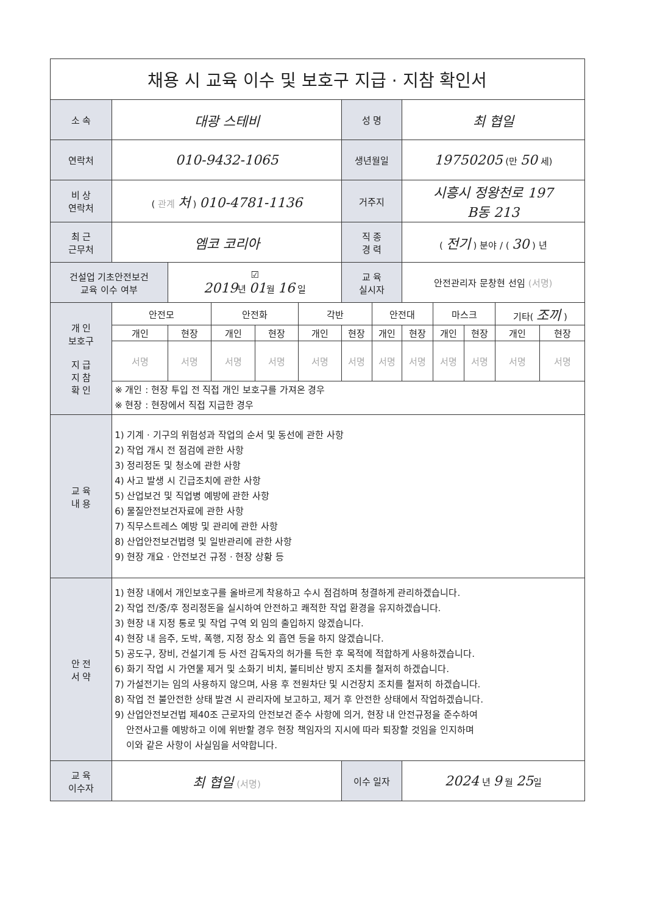| 채용 시 교육 이수 및 보호구 지급 · 지참 확인서 | | | | | | | | | | | | |
| 소 속 | 대광 스테비 | | | | | 성 명 | | 최 협일 | | | | |
| 연락처 | 010-9432-1065 | | | | | 생년월일 | | 19750205 (만 50 세) | | | | |
| 비 상 연락처 | ( 관계 처 ) 010-4781-1136 | | | | | 거주지 | | 시흥시 정왕천로 197 B동 213 | | | | |
| 최 근 근무처 | 엠코 코리아 | | | | | 직 종 경 력 | | ( 전기 ) 분야 / ( 30 ) 년 | | | | |
| 건설업 기초안전보건 교육 이수 여부 | | ☑ 2019 년 01 월 16 일 | | | | 교 육 실시자 | | 안전관리자 문창현 선임 (서명) | | | | |
| 개 인 보호구 지 급 지 참 확 인 | 안전모 | | 안전화 | | 각반 | | 안전대 | | 마스크 | | 기타( 조끼 ) | |
| | 개인 | 현장 | 개인 | 현장 | 개인 | 현장 | 개인 | 현장 | 개인 | 현장 | 개인 | 현장 |
| | 서명 | 서명 | 서명 | 서명 | 서명 | 서명 | 서명 | 서명 | 서명 | 서명 | 서명 | 서명 |
| | ※ 개인 : 현장 투입 전 직접 개인 보호구를 가져온 경우 ※ 현장 : 현장에서 직접 지급한 경우 | | | | | | | | | | | |
| 교 육 내 용 | 1) 기계 · 기구의 위험성과 작업의 순서 및 동선에 관한 사항 2) 작업 개시 전 점검에 관한 사항 3) 정리정돈 및 청소에 관한 사항 4) 사고 발생 시 긴급조치에 관한 사항 5) 산업보건 및 직업병 예방에 관한 사항 6) 물질안전보건자료에 관한 사항 7) 직무스트레스 예방 및 관리에 관한 사항 8) 산업안전보건법령 및 일반관리에 관한 사항 9) 현장 개요 · 안전보건 규정 · 현장 상황 등 | | | | | | | | | | | |
| 안 전 서 약 | 1) 현장 내에서 개인보호구를 올바르게 착용하고 수시 점검하며 청결하게 관리하겠습니다. 2) 작업 전/중/후 정리정돈을 실시하여 안전하고 쾌적한 작업 환경을 유지하겠습니다. 3) 현장 내 지정 통로 및 작업 구역 외 임의 출입하지 않겠습니다. 4) 현장 내 음주, 도박, 폭행, 지정 장소 외 흡연 등을 하지 않겠습니다. 5) 공도구, 장비, 건설기계 등 사전 감독자의 허가를 득한 후 목적에 적합하게 사용하겠습니다. 6) 화기 작업 시 가연물 제거 및 소화기 비치, 불티비산 방지 조치를 철저히 하겠습니다. 7) 가설전기는 임의 사용하지 않으며, 사용 후 전원차단 및 시건장치 조치를 철저히 하겠습니다. 8) 작업 전 불안전한 상태 발견 시 관리자에 보고하고, 제거 후 안전한 상태에서 작업하겠습니다. 9) 산업안전보건법 제40조 근로자의 안전보건 준수 사항에 의거, 현장 내 안전규정을 준수하여 안전사고를 예방하고 이에 위반할 경우 현장 책임자의 지시에 따라 퇴장할 것임을 인지하며 이와 같은 사항이 사실임을 서약합니다. | | | | | | | | | | | |
| 교 육 이수자 | 최 협일 (서명) | | | | | 이수 일자 | | 2024 년 9 월 25 일 | | | | |